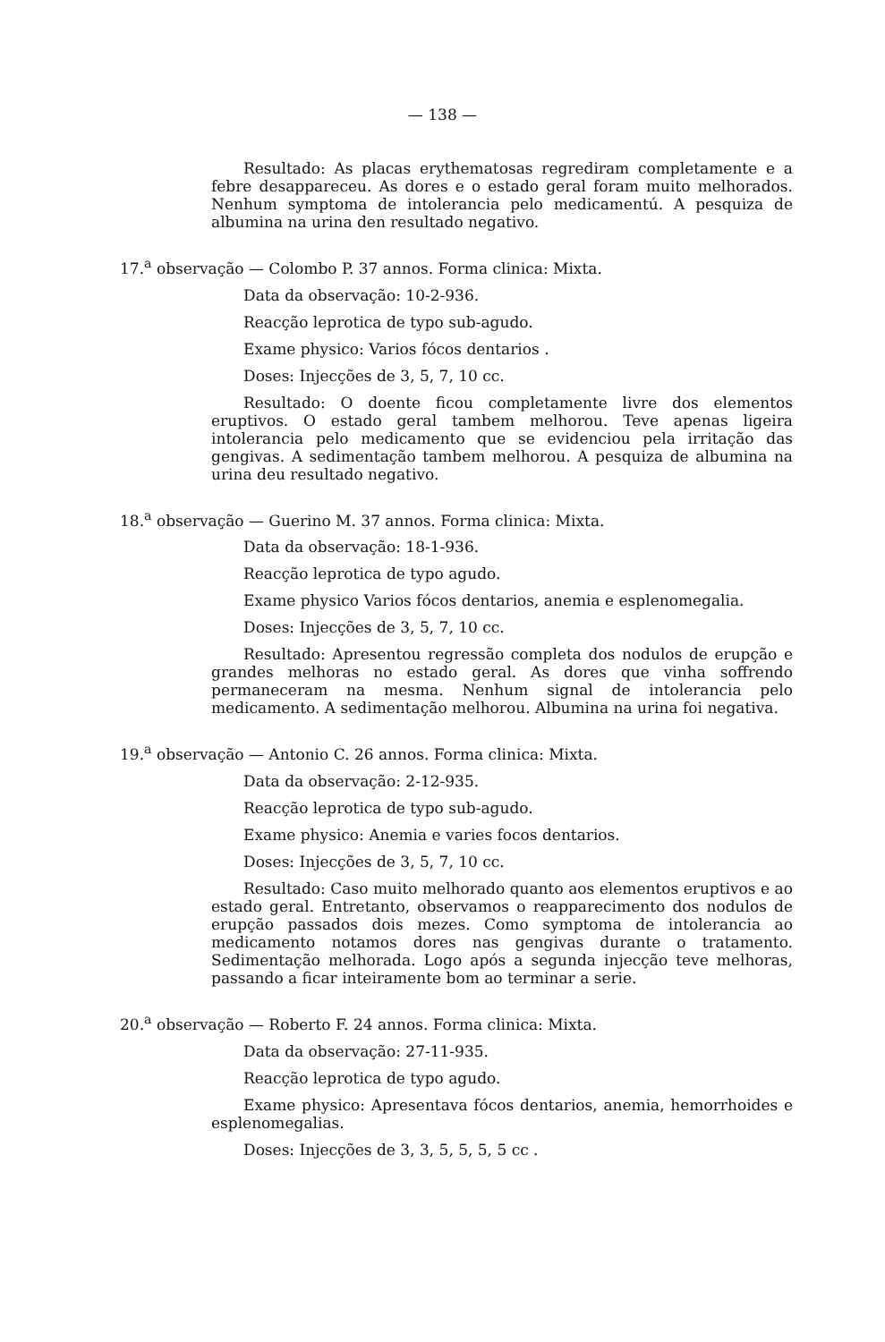— 138 —
Resultado: As placas erythematosas regrediram completamente e a febre desappareceu. As dores e o estado geral foram muito melhorados. Nenhum symptoma de intolerancia pelo medicamentú. A pesquiza de albumina na urina den resultado negativo.
17.<sup>a</sup> observação — Colombo P. 37 annos. Forma clinica: Mixta.
Data da observação: 10-2-936.
Reacção leprotica de typo sub-agudo.
Exame physico: Varios fócos dentarios .
Doses: Injecções de 3, 5, 7, 10 cc.
Resultado: O doente ficou completamente livre dos elementos eruptivos. O estado geral tambem melhorou. Teve apenas ligeira intolerancia pelo medicamento que se evidenciou pela irritação das gengivas. A sedimentação tambem melhorou. A pesquiza de albumina na urina deu resultado negativo.
18.<sup>a</sup> observação — Guerino M. 37 annos. Forma clinica: Mixta.
Data da observação: 18-1-936.
Reacção leprotica de typo agudo.
Exame physico Varios fócos dentarios, anemia e esplenomegalia.
Doses: Injecções de 3, 5, 7, 10 cc.
Resultado: Apresentou regressão completa dos nodulos de erupção e grandes melhoras no estado geral. As dores que vinha soffrendo permaneceram na mesma. Nenhum signal de intolerancia pelo medicamento. A sedimentação melhorou. Albumina na urina foi negativa.
19.<sup>a</sup> observação — Antonio C. 26 annos. Forma clinica: Mixta.
Data da observação: 2-12-935.
Reacção leprotica de typo sub-agudo.
Exame physico: Anemia e varies focos dentarios.
Doses: Injecções de 3, 5, 7, 10 cc.
Resultado: Caso muito melhorado quanto aos elementos eruptivos e ao estado geral. Entretanto, observamos o reapparecimento dos nodulos de erupção passados dois mezes. Como symptoma de intolerancia ao medicamento notamos dores nas gengivas durante o tratamento. Sedimentação melhorada. Logo após a segunda injecção teve melhoras, passando a ficar inteiramente bom ao terminar a serie.
20.<sup>a</sup> observação — Roberto F. 24 annos. Forma clinica: Mixta.
Data da observação: 27-11-935.
Reacção leprotica de typo agudo.
Exame physico: Apresentava fócos dentarios, anemia, hemorrhoides e esplenomegalias.
Doses: Injecções de 3, 3, 5, 5, 5, 5 cc .